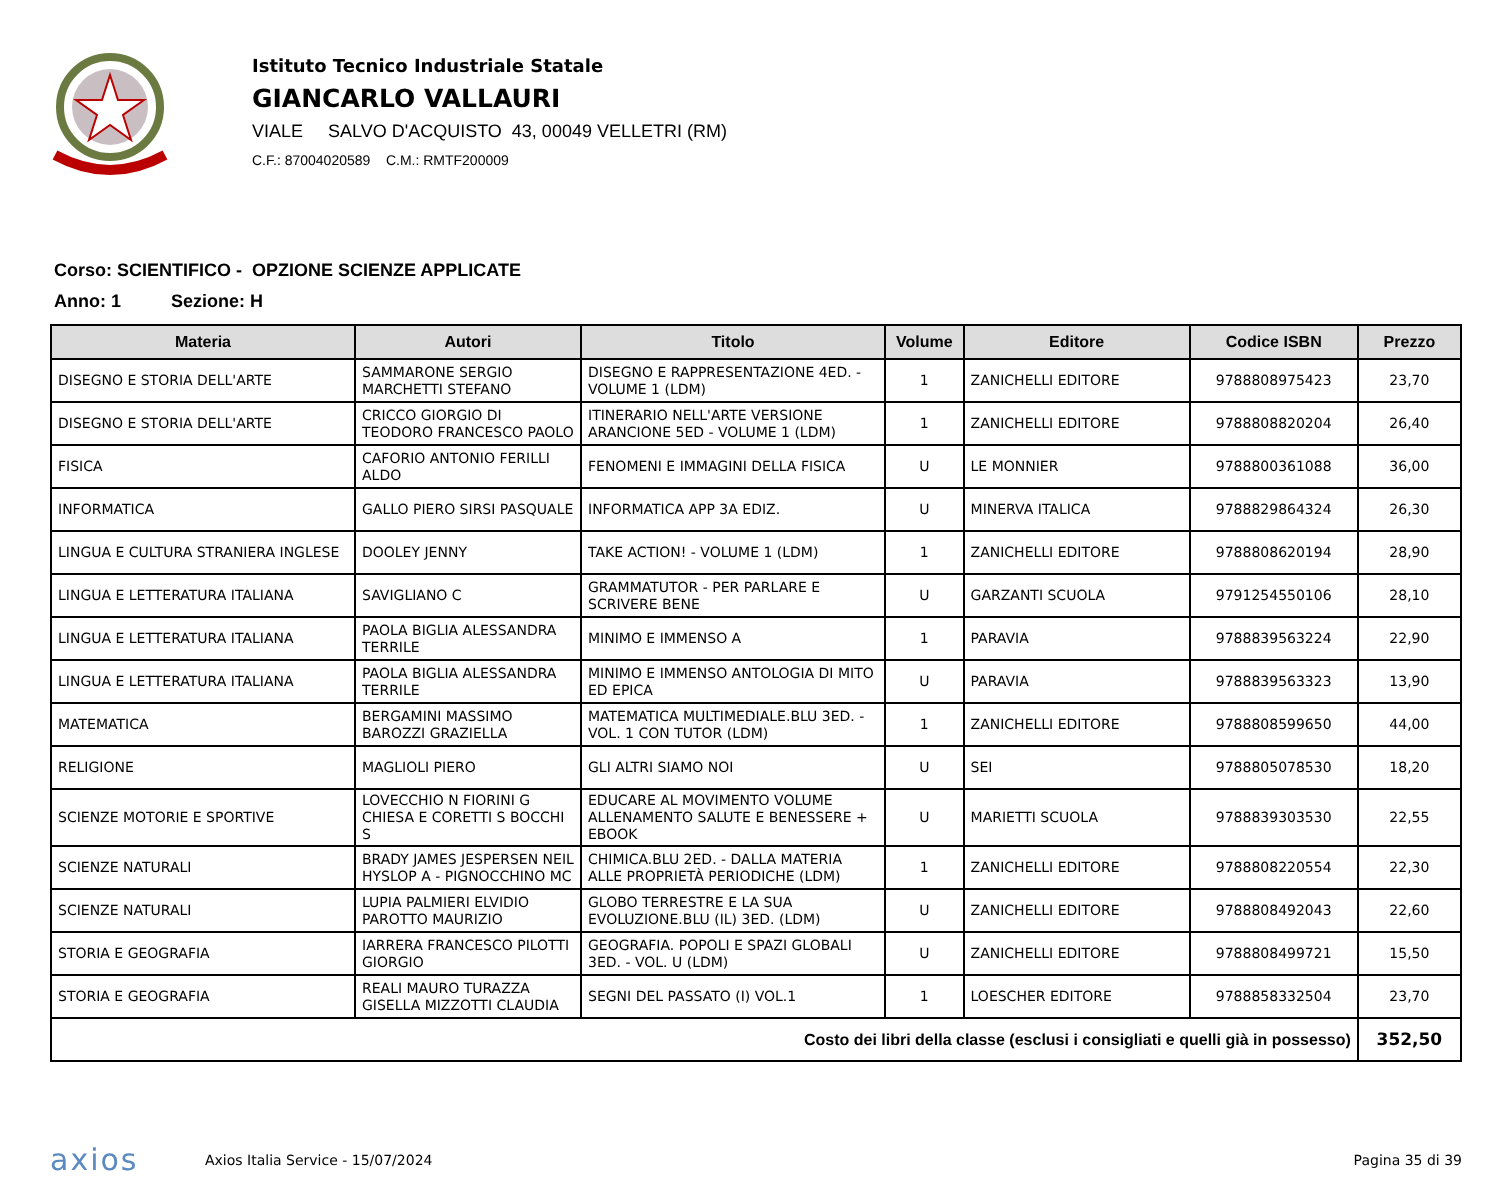Istituto Tecnico Industriale Statale
GIANCARLO VALLAURI
VIALE SALVO D'ACQUISTO 43, 00049 VELLETRI (RM)
C.F.: 87004020589 C.M.: RMTF200009
Corso: SCIENTIFICO - OPZIONE SCIENZE APPLICATE
Anno: 1 Sezione: H
| Materia | Autori | Titolo | Volume | Editore | Codice ISBN | Prezzo |
| --- | --- | --- | --- | --- | --- | --- |
| DISEGNO E STORIA DELL'ARTE | SAMMARONE SERGIO MARCHETTI STEFANO | DISEGNO E RAPPRESENTAZIONE 4ED. - VOLUME 1 (LDM) | 1 | ZANICHELLI EDITORE | 9788808975423 | 23,70 |
| DISEGNO E STORIA DELL'ARTE | CRICCO GIORGIO DI TEODORO FRANCESCO PAOLO | ITINERARIO NELL'ARTE VERSIONE ARANCIONE 5ED - VOLUME 1 (LDM) | 1 | ZANICHELLI EDITORE | 9788808820204 | 26,40 |
| FISICA | CAFORIO ANTONIO FERILLI ALDO | FENOMENI E IMMAGINI DELLA FISICA | U | LE MONNIER | 9788800361088 | 36,00 |
| INFORMATICA | GALLO PIERO SIRSI PASQUALE | INFORMATICA APP 3A EDIZ. | U | MINERVA ITALICA | 9788829864324 | 26,30 |
| LINGUA E CULTURA STRANIERA INGLESE | DOOLEY JENNY | TAKE ACTION! - VOLUME 1 (LDM) | 1 | ZANICHELLI EDITORE | 9788808620194 | 28,90 |
| LINGUA E LETTERATURA ITALIANA | SAVIGLIANO C | GRAMMATUTOR - PER PARLARE E SCRIVERE BENE | U | GARZANTI SCUOLA | 9791254550106 | 28,10 |
| LINGUA E LETTERATURA ITALIANA | PAOLA BIGLIA ALESSANDRA TERRILE | MINIMO E IMMENSO A | 1 | PARAVIA | 9788839563224 | 22,90 |
| LINGUA E LETTERATURA ITALIANA | PAOLA BIGLIA ALESSANDRA TERRILE | MINIMO E IMMENSO ANTOLOGIA DI MITO ED EPICA | U | PARAVIA | 9788839563323 | 13,90 |
| MATEMATICA | BERGAMINI MASSIMO BAROZZI GRAZIELLA | MATEMATICA MULTIMEDIALE.BLU 3ED. - VOL. 1 CON TUTOR (LDM) | 1 | ZANICHELLI EDITORE | 9788808599650 | 44,00 |
| RELIGIONE | MAGLIOLI PIERO | GLI ALTRI SIAMO NOI | U | SEI | 9788805078530 | 18,20 |
| SCIENZE MOTORIE E SPORTIVE | LOVECCHIO N FIORINI G CHIESA E CORETTI S BOCCHI S | EDUCARE AL MOVIMENTO VOLUME ALLENAMENTO SALUTE E BENESSERE + EBOOK | U | MARIETTI SCUOLA | 9788839303530 | 22,55 |
| SCIENZE NATURALI | BRADY JAMES JESPERSEN NEIL HYSLOP A - PIGNOCCHINO MC | CHIMICA.BLU 2ED. - DALLA MATERIA ALLE PROPRIETÀ PERIODICHE (LDM) | 1 | ZANICHELLI EDITORE | 9788808220554 | 22,30 |
| SCIENZE NATURALI | LUPIA PALMIERI ELVIDIO PAROTTO MAURIZIO | GLOBO TERRESTRE E LA SUA EVOLUZIONE.BLU (IL) 3ED. (LDM) | U | ZANICHELLI EDITORE | 9788808492043 | 22,60 |
| STORIA E GEOGRAFIA | IARRERA FRANCESCO PILOTTI GIORGIO | GEOGRAFIA. POPOLI E SPAZI GLOBALI 3ED. - VOL. U (LDM) | U | ZANICHELLI EDITORE | 9788808499721 | 15,50 |
| STORIA E GEOGRAFIA | REALI MAURO TURAZZA GISELLA MIZZOTTI CLAUDIA | SEGNI DEL PASSATO (I) VOL.1 | 1 | LOESCHER EDITORE | 9788858332504 | 23,70 |
| Costo dei libri della classe (esclusi i consigliati e quelli già in possesso) | | | | | | 352,50 |
axios
Axios Italia Service - 15/07/2024
Pagina 35 di 39